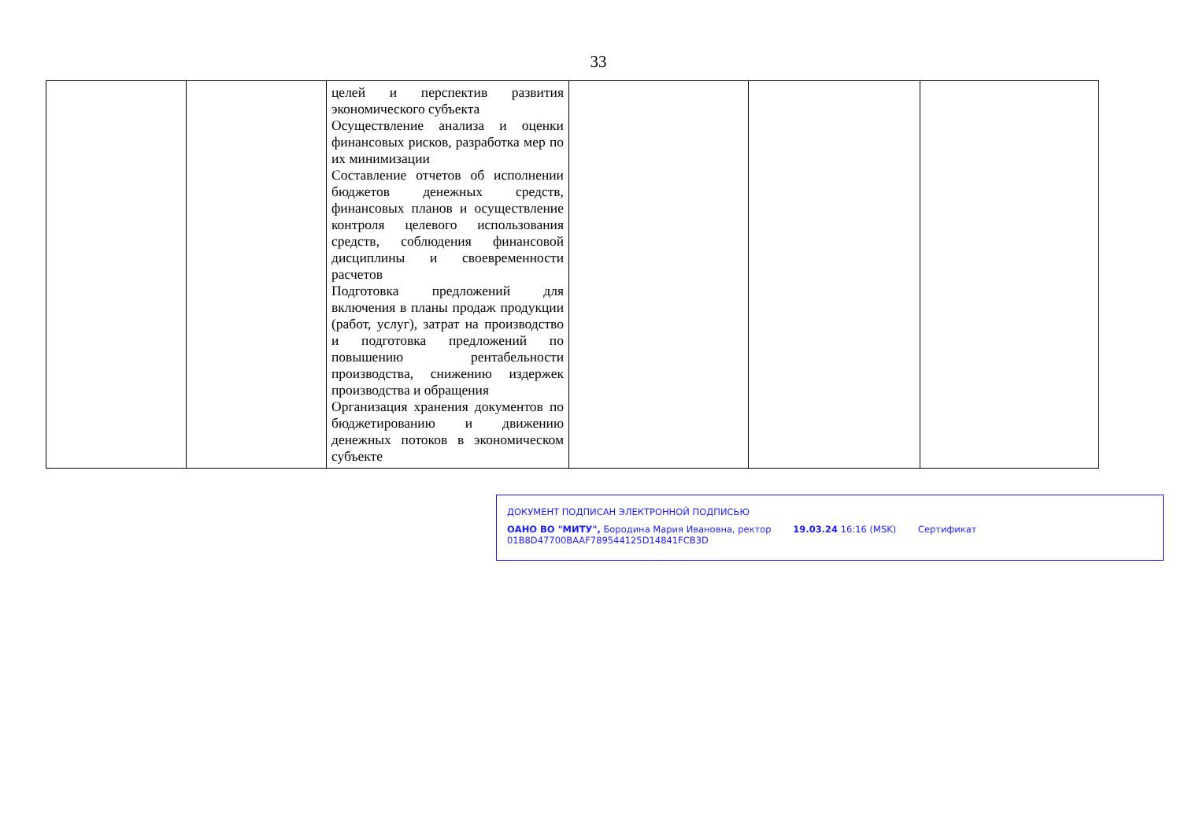33
| | | целей и перспектив развития экономического субъекта Осуществление анализа и оценки финансовых рисков, разработка мер по их минимизации Составление отчетов об исполнении бюджетов денежных средств, финансовых планов и осуществление контроля целевого использования средств, соблюдения финансовой дисциплины и своевременности расчетов Подготовка предложений для включения в планы продаж продукции (работ, услуг), затрат на производство и подготовка предложений по повышению рентабельности производства, снижению издержек производства и обращения Организация хранения документов по бюджетированию и движению денежных потоков в экономическом субъекте | | | |
ДОКУМЕНТ ПОДПИСАН ЭЛЕКТРОННОЙ ПОДПИСЬЮ
ОАНО ВО "МИТУ", Бородина Мария Ивановна, ректор 19.03.24 16:16 (MSK) Сертификат 01B8D47700BAAF789544125D14841FCB3D